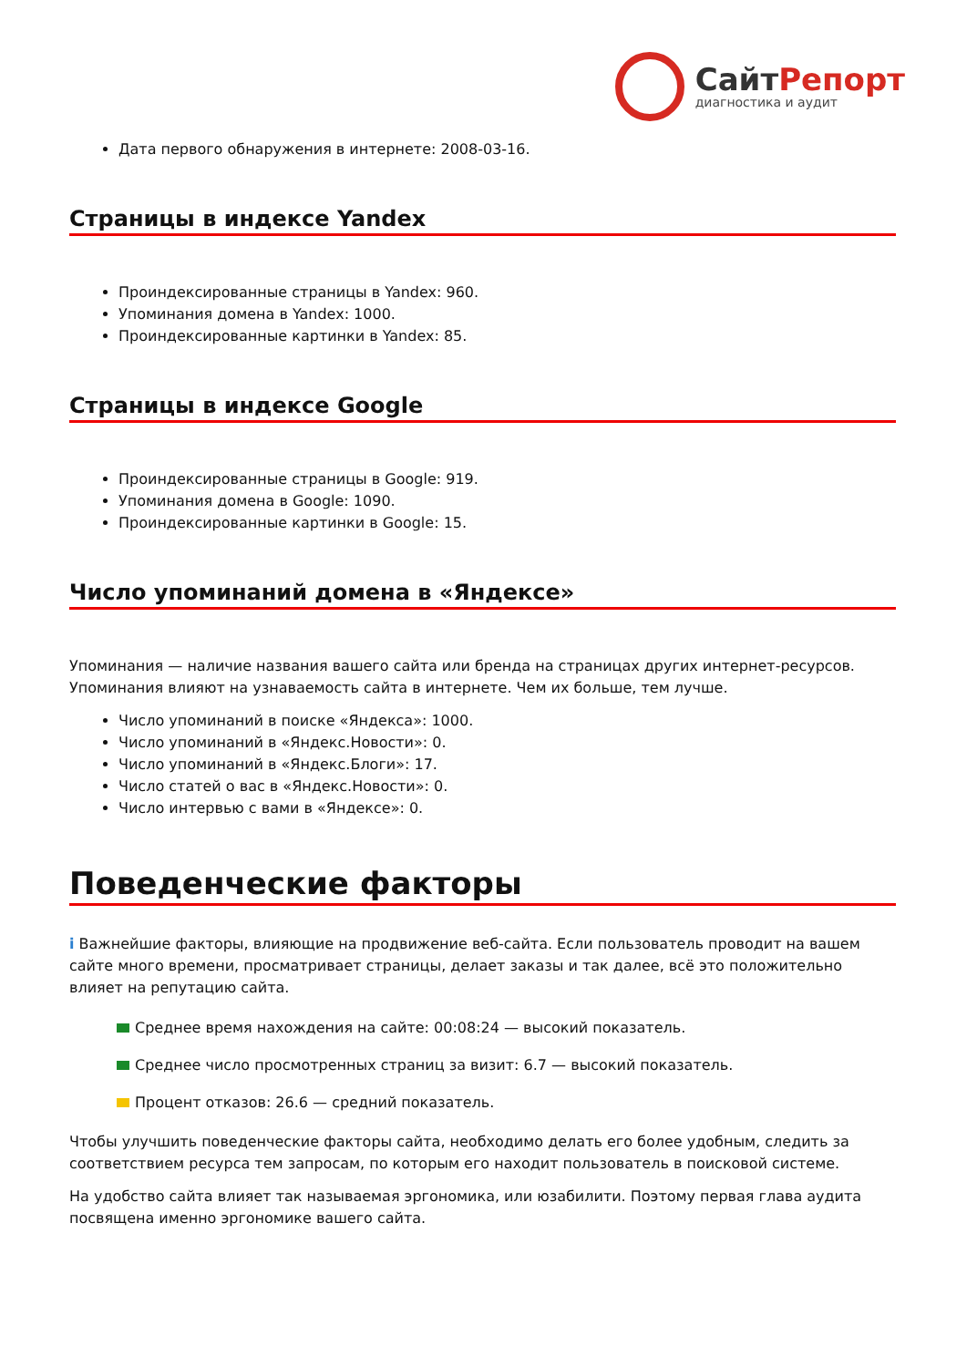СайтРепорт
диагностика и аудит
Дата первого обнаружения в интернете: 2008-03-16.
Страницы в индексе Yandex
Проиндексированные страницы в Yandex: 960.
Упоминания домена в Yandex: 1000.
Проиндексированные картинки в Yandex: 85.
Страницы в индексе Google
Проиндексированные страницы в Google: 919.
Упоминания домена в Google: 1090.
Проиндексированные картинки в Google: 15.
Число упоминаний домена в «Яндексе»
Упоминания — наличие названия вашего сайта или бренда на страницах других интернет-ресурсов. Упоминания влияют на узнаваемость сайта в интернете. Чем их больше, тем лучше.
Число упоминаний в поиске «Яндекса»: 1000.
Число упоминаний в «Яндекс.Новости»: 0.
Число упоминаний в «Яндекс.Блоги»: 17.
Число статей о вас в «Яндекс.Новости»: 0.
Число интервью с вами в «Яндексе»: 0.
Поведенческие факторы
i Важнейшие факторы, влияющие на продвижение веб-сайта. Если пользователь проводит на вашем сайте много времени, просматривает страницы, делает заказы и так далее, всё это положительно влияет на репутацию сайта.
Среднее время нахождения на сайте: 00:08:24 — высокий показатель.
Среднее число просмотренных страниц за визит: 6.7 — высокий показатель.
Процент отказов: 26.6 — средний показатель.
Чтобы улучшить поведенческие факторы сайта, необходимо делать его более удобным, следить за соответствием ресурса тем запросам, по которым его находит пользователь в поисковой системе.
На удобство сайта влияет так называемая эргономика, или юзабилити. Поэтому первая глава аудита посвящена именно эргономике вашего сайта.